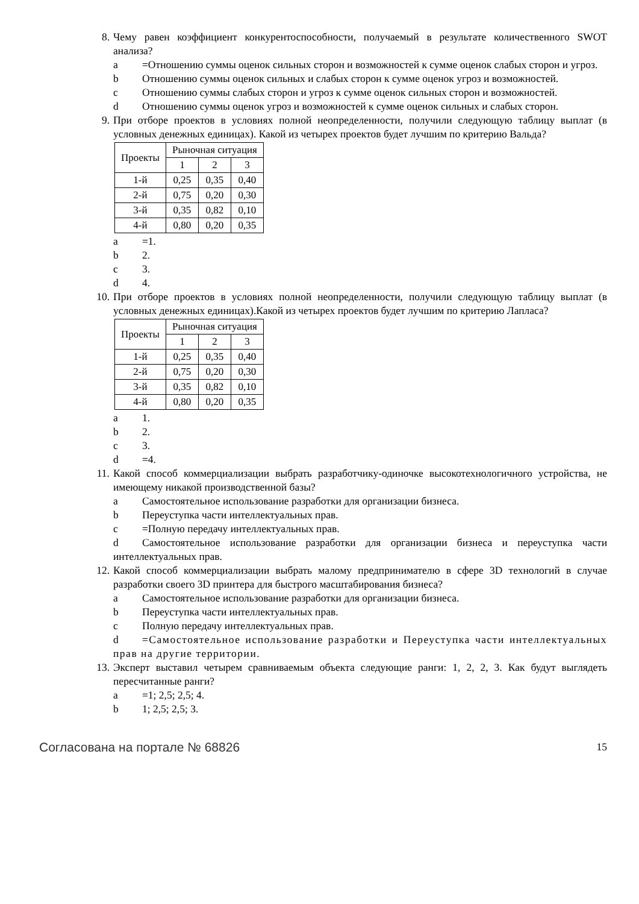8. Чему равен коэффициент конкурентоспособности, получаемый в результате количественного SWOT анализа?
a =Отношению суммы оценок сильных сторон и возможностей к сумме оценок слабых сторон и угроз.
b Отношению суммы оценок сильных и слабых сторон к сумме оценок угроз и возможностей.
c Отношению суммы слабых сторон и угроз к сумме оценок сильных сторон и возможностей.
d Отношению суммы оценок угроз и возможностей к сумме оценок сильных и слабых сторон.
9. При отборе проектов в условиях полной неопределенности, получили следующую таблицу выплат (в условных денежных единицах). Какой из четырех проектов будет лучшим по критерию Вальда?
| Проекты | Рыночная ситуация | | |
| --- | --- | --- | --- |
| | 1 | 2 | 3 |
| 1-й | 0,25 | 0,35 | 0,40 |
| 2-й | 0,75 | 0,20 | 0,30 |
| 3-й | 0,35 | 0,82 | 0,10 |
| 4-й | 0,80 | 0,20 | 0,35 |
a =1.
b 2.
c 3.
d 4.
10. При отборе проектов в условиях полной неопределенности, получили следующую таблицу выплат (в условных денежных единицах).Какой из четырех проектов будет лучшим по критерию Лапласа?
| Проекты | Рыночная ситуация | | |
| --- | --- | --- | --- |
| | 1 | 2 | 3 |
| 1-й | 0,25 | 0,35 | 0,40 |
| 2-й | 0,75 | 0,20 | 0,30 |
| 3-й | 0,35 | 0,82 | 0,10 |
| 4-й | 0,80 | 0,20 | 0,35 |
a 1.
b 2.
c 3.
d =4.
11. Какой способ коммерциализации выбрать разработчику-одиночке высокотехнологичного устройства, не имеющему никакой производственной базы?
a Самостоятельное использование разработки для организации бизнеса.
b Переуступка части интеллектуальных прав.
c =Полную передачу интеллектуальных прав.
d Самостоятельное использование разработки для организации бизнеса и переуступка части интеллектуальных прав.
12. Какой способ коммерциализации выбрать малому предпринимателю в сфере 3D технологий в случае разработки своего 3D принтера для быстрого масштабирования бизнеса?
a Самостоятельное использование разработки для организации бизнеса.
b Переуступка части интеллектуальных прав.
c Полную передачу интеллектуальных прав.
d =Самостоятельное использование разработки и Переуступка части интеллектуальных прав на другие территории.
13. Эксперт выставил четырем сравниваемым объекта следующие ранги: 1, 2, 2, 3. Как будут выглядеть пересчитанные ранги?
a =1; 2,5; 2,5; 4.
b 1; 2,5; 2,5; 3.
Согласована на портале № 68826
15